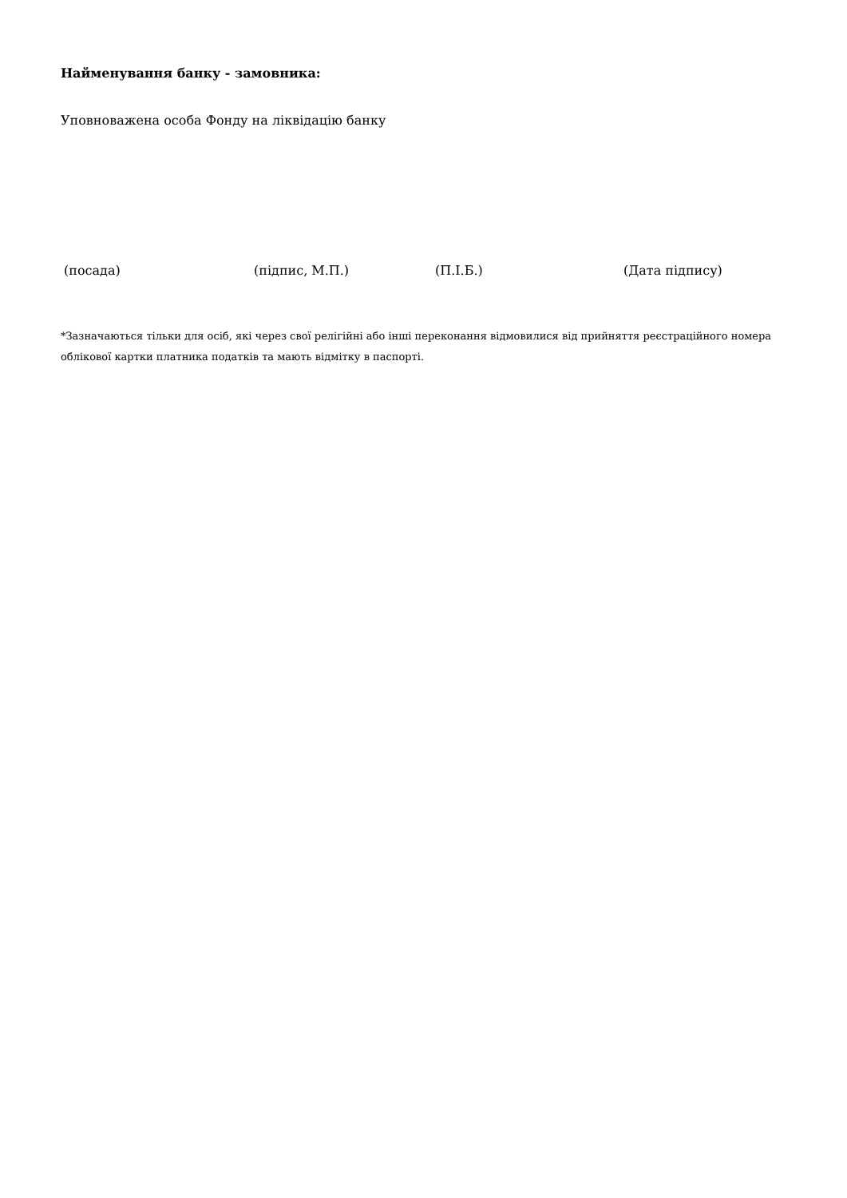Найменування банку - замовника:
Уповноважена особа Фонду на ліквідацію банку
(посада) (підпис, М.П.) (П.І.Б.) (Дата підпису)
*Зазначаються тільки для осіб, які через свої релігійні або інші переконання відмовилися від прийняття реєстраційного номера облікової картки платника податків та мають відмітку в паспорті.